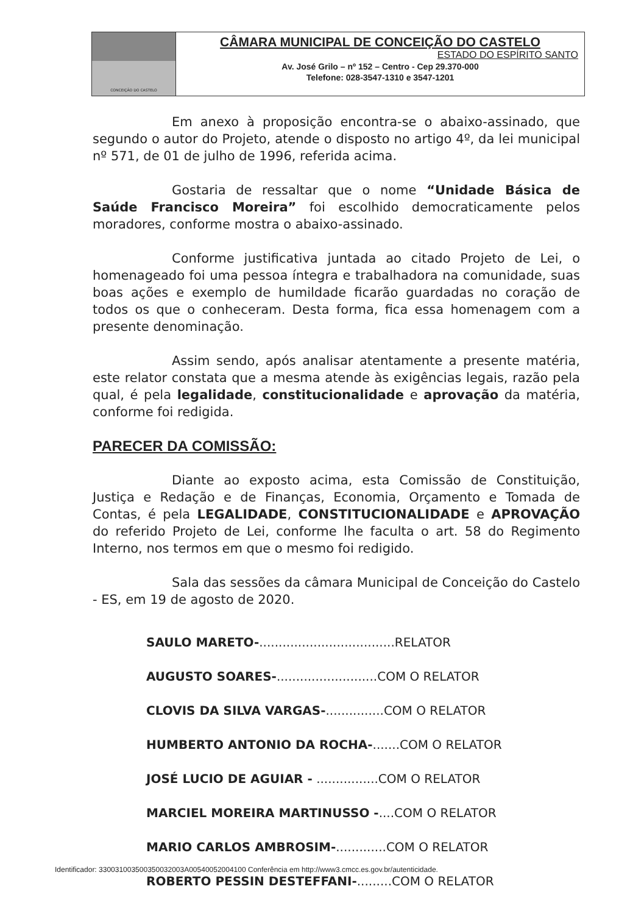CONCEIÇÃO DO CASTELO
CÂMARA MUNICIPAL DE CONCEIÇÃO DO CASTELO
ESTADO DO ESPÍRITO SANTO
Av. José Grilo – nº 152 – Centro - Cep 29.370-000
Telefone: 028-3547-1310 e 3547-1201
Em anexo à proposição encontra-se o abaixo-assinado, que segundo o autor do Projeto, atende o disposto no artigo 4º, da lei municipal nº 571, de 01 de julho de 1996, referida acima.
Gostaria de ressaltar que o nome “Unidade Básica de Saúde Francisco Moreira” foi escolhido democraticamente pelos moradores, conforme mostra o abaixo-assinado.
Conforme justificativa juntada ao citado Projeto de Lei, o homenageado foi uma pessoa íntegra e trabalhadora na comunidade, suas boas ações e exemplo de humildade ficarão guardadas no coração de todos os que o conheceram. Desta forma, fica essa homenagem com a presente denominação.
Assim sendo, após analisar atentamente a presente matéria, este relator constata que a mesma atende às exigências legais, razão pela qual, é pela legalidade, constitucionalidade e aprovação da matéria, conforme foi redigida.
PARECER DA COMISSÃO:
Diante ao exposto acima, esta Comissão de Constituição, Justiça e Redação e de Finanças, Economia, Orçamento e Tomada de Contas, é pela LEGALIDADE, CONSTITUCIONALIDADE e APROVAÇÃO do referido Projeto de Lei, conforme lhe faculta o art. 58 do Regimento Interno, nos termos em que o mesmo foi redigido.
Sala das sessões da câmara Municipal de Conceição do Castelo - ES, em 19 de agosto de 2020.
SAULO MARETO-...................................RELATOR
AUGUSTO SOARES-..........................COM O RELATOR
CLOVIS DA SILVA VARGAS-...............COM O RELATOR
HUMBERTO ANTONIO DA ROCHA-.......COM O RELATOR
JOSÉ LUCIO DE AGUIAR - ................COM O RELATOR
MARCIEL MOREIRA MARTINUSSO -....COM O RELATOR
MARIO CARLOS AMBROSIM-.............COM O RELATOR
ROBERTO PESSIN DESTEFFANI-.........COM O RELATOR
Identificador: 330031003500350032003A00540052004100 Conferência em http://www3.cmcc.es.gov.br/autenticidade.